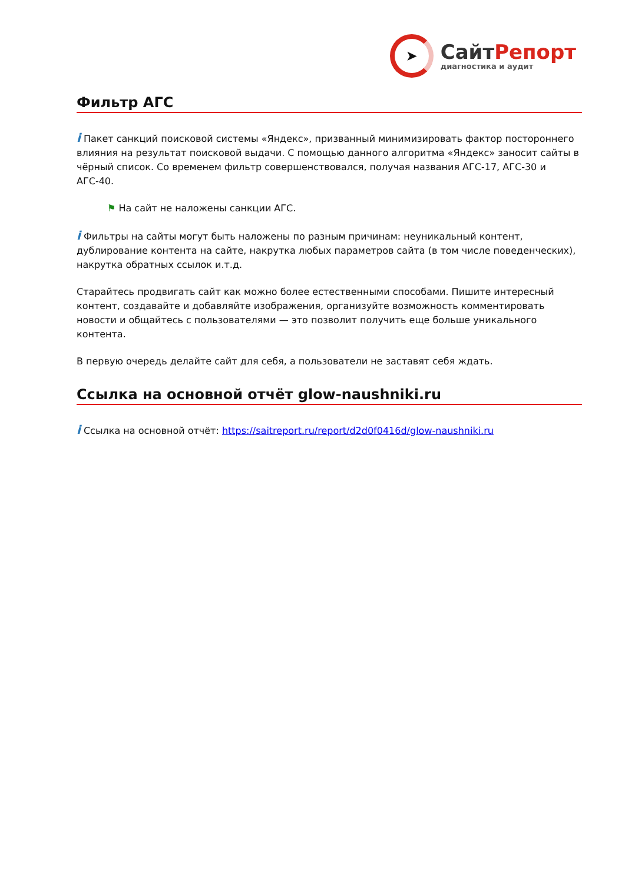➤
СайтРепорт
диагностика и аудит
Фильтр АГС
i Пакет санкций поисковой системы «Яндекс», призванный минимизировать фактор постороннего влияния на результат поисковой выдачи. С помощью данного алгоритма «Яндекс» заносит сайты в чёрный список. Со временем фильтр совершенствовался, получая названия АГС-17, АГС-30 и АГС-40.
⚑ На сайт не наложены санкции АГС.
i Фильтры на сайты могут быть наложены по разным причинам: неуникальный контент, дублирование контента на сайте, накрутка любых параметров сайта (в том числе поведенческих), накрутка обратных ссылок и.т.д.
Старайтесь продвигать сайт как можно более естественными способами. Пишите интересный контент, создавайте и добавляйте изображения, организуйте возможность комментировать новости и общайтесь с пользователями — это позволит получить еще больше уникального контента.
В первую очередь делайте сайт для себя, а пользователи не заставят себя ждать.
Ссылка на основной отчёт glow-naushniki.ru
i Ссылка на основной отчёт: https://saitreport.ru/report/d2d0f0416d/glow-naushniki.ru